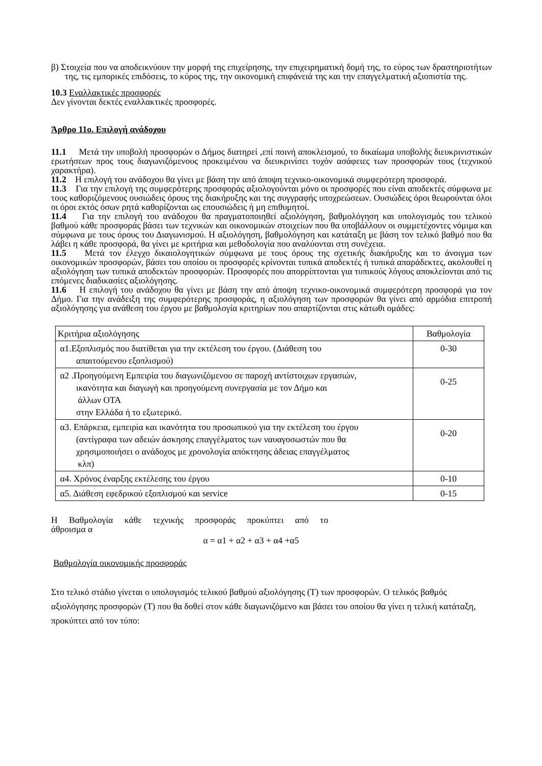β) Στοιχεία που να αποδεικνύουν την μορφή της επιχείρησης, την επιχειρηματική δομή της, το εύρος των δραστηριοτήτων της, τις εμπορικές επιδόσεις, το κύρος της, την οικονομική επιφάνειά της και την επαγγελματική αξιοπιστία της.
10.3 Εναλλακτικές προσφορές
Δεν γίνονται δεκτές εναλλακτικές προσφορές.
Άρθρο 11ο. Επιλογή ανάδοχου
11.1 Μετά την υποβολή προσφορών ο Δήμος διατηρεί ,επί ποινή αποκλεισμού, το δικαίωμα υποβολής διευκρινιστικών ερωτήσεων προς τους διαγωνιζόμενους προκειμένου να διευκρινίσει τυχόν ασάφειες των προσφορών τους (τεχνικού χαρακτήρα).
11.2 Η επιλογή του ανάδοχου θα γίνει με βάση την από άποψη τεχνικο-οικονομικά συμφερότερη προσφορά.
11.3 Για την επιλογή της συμφερότερης προσφοράς αξιολογούνται μόνο οι προσφορές που είναι αποδεκτές σύμφωνα με τους καθοριζόμενους ουσιώδεις όρους της διακήρυξης και της συγγραφής υποχρεώσεων. Ουσιώδεις όροι θεωρούνται όλοι οι όροι εκτός όσων ρητά καθορίζονται ως επουσιώδεις ή μη επιθυμητοί.
11.4 Για την επιλογή του ανάδοχου θα πραγματοποιηθεί αξιολόγηση, βαθμολόγηση και υπολογισμός του τελικού βαθμού κάθε προσφοράς βάσει των τεχνικών και οικονομικών στοιχείων που θα υποβάλλουν οι συμμετέχοντες νόμιμα και σύμφωνα με τους όρους του Διαγωνισμού. Η αξιολόγηση, βαθμολόγηση και κατάταξη με βάση τον τελικό βαθμό που θα λάβει η κάθε προσφορά, θα γίνει με κριτήρια και μεθοδολογία που αναλύονται στη συνέχεια.
11.5 Μετά τον έλεγχο δικαιολογητικών σύμφωνα με τους όρους της σχετικής διακήρυξης και το άνοιγμα των οικονομικών προσφορών, βάσει του οποίου οι προσφορές κρίνονται τυπικά αποδεκτές ή τυπικά απαράδεκτες, ακολουθεί η αξιολόγηση των τυπικά αποδεκτών προσφορών. Προσφορές που απορρίπτονται για τυπικούς λόγους αποκλείονται από τις επόμενες διαδικασίες αξιολόγησης.
11.6 Η επιλογή του ανάδοχου θα γίνει με βάση την από άποψη τεχνικο-οικονομικά συμφερότερη προσφορά για τον Δήμο. Για την ανάδειξη της συμφερότερης προσφοράς, η αξιολόγηση των προσφορών θα γίνει από αρμόδια επιτροπή αξιολόγησης για ανάθεση του έργου με βαθμολογία κριτηρίων που απαρτίζονται στις κάτωθι ομάδες:
| Κριτήρια αξιολόγησης | Βαθμολογία |
| α1.Εξοπλισμός που διατίθεται για την εκτέλεση του έργου. (Διάθεση του απαιτούμενου εξοπλισμού) | 0-30 |
| α2 .Προηγούμενη Εμπειρία του διαγωνιζόμενου σε παροχή αντίστοιχων εργασιών, ικανότητα και διαγωγή και προηγούμενη συνεργασία με τον Δήμο και άλλων ΟΤΑ στην Ελλάδα ή το εξωτερικό. | 0-25 |
| α3. Επάρκεια, εμπειρία και ικανότητα του προσωπικού για την εκτέλεση του έργου (αντίγραφα των αδειών άσκησης επαγγέλματος των ναυαγοσωστών που θα χρησιμοποιήσει ο ανάδοχος με χρονολογία απόκτησης άδειας επαγγέλματος κλπ) | 0-20 |
| α4. Χρόνος έναρξης εκτέλεσης του έργου | 0-10 |
| α5. Διάθεση εφεδρικού εξοπλισμού και service | 0-15 |
Η Βαθμολογία κάθε τεχνικής προσφοράς προκύπτει από το
άθροισμα α
α = α1 + α2 + α3 + α4 +α5
Βαθμολογία οικονομικής προσφοράς
Στο τελικό στάδιο γίνεται ο υπολογισμός τελικού βαθμού αξιολόγησης (Τ) των προσφορών. Ο τελικός βαθμός αξιολόγησης προσφορών (Τ) που θα δοθεί στον κάθε διαγωνιζόμενο και βάσει του οποίου θα γίνει η τελική κατάταξη, προκύπτει από τον τύπο: